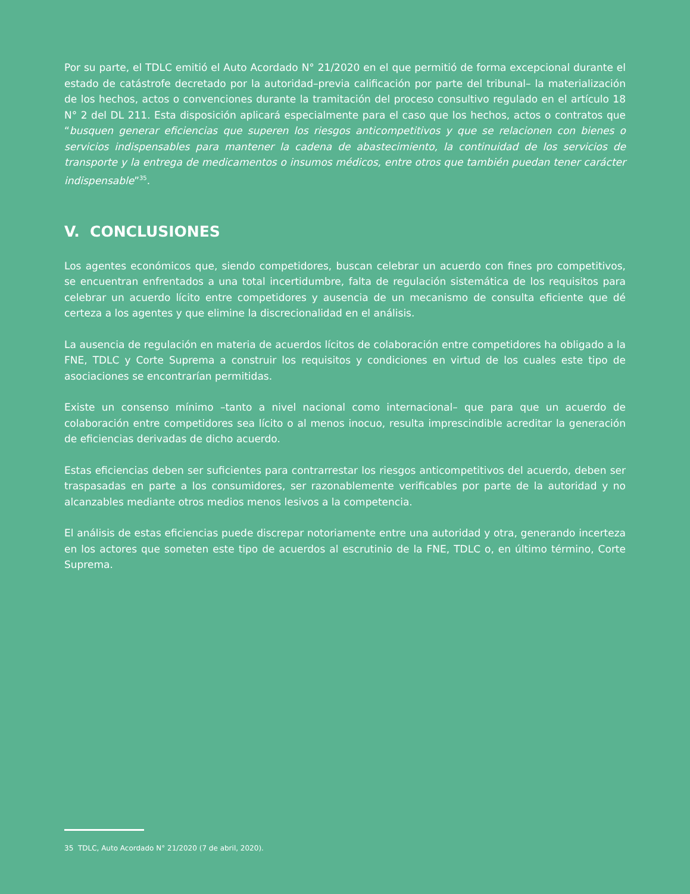Por su parte, el TDLC emitió el Auto Acordado N° 21/2020 en el que permitió de forma excepcional durante el estado de catástrofe decretado por la autoridad–previa calificación por parte del tribunal– la materialización de los hechos, actos o convenciones durante la tramitación del proceso consultivo regulado en el artículo 18 N° 2 del DL 211. Esta disposición aplicará especialmente para el caso que los hechos, actos o contratos que “busquen generar eficiencias que superen los riesgos anticompetitivos y que se relacionen con bienes o servicios indispensables para mantener la cadena de abastecimiento, la continuidad de los servicios de transporte y la entrega de medicamentos o insumos médicos, entre otros que también puedan tener carácter indispensable”<sup>35</sup>.
V. CONCLUSIONES
Los agentes económicos que, siendo competidores, buscan celebrar un acuerdo con fines pro competitivos, se encuentran enfrentados a una total incertidumbre, falta de regulación sistemática de los requisitos para celebrar un acuerdo lícito entre competidores y ausencia de un mecanismo de consulta eficiente que dé certeza a los agentes y que elimine la discrecionalidad en el análisis.
La ausencia de regulación en materia de acuerdos lícitos de colaboración entre competidores ha obligado a la FNE, TDLC y Corte Suprema a construir los requisitos y condiciones en virtud de los cuales este tipo de asociaciones se encontrarían permitidas.
Existe un consenso mínimo –tanto a nivel nacional como internacional– que para que un acuerdo de colaboración entre competidores sea lícito o al menos inocuo, resulta imprescindible acreditar la generación de eficiencias derivadas de dicho acuerdo.
Estas eficiencias deben ser suficientes para contrarrestar los riesgos anticompetitivos del acuerdo, deben ser traspasadas en parte a los consumidores, ser razonablemente verificables por parte de la autoridad y no alcanzables mediante otros medios menos lesivos a la competencia.
El análisis de estas eficiencias puede discrepar notoriamente entre una autoridad y otra, generando incerteza en los actores que someten este tipo de acuerdos al escrutinio de la FNE, TDLC o, en último término, Corte Suprema.
35 TDLC, Auto Acordado N° 21/2020 (7 de abril, 2020).